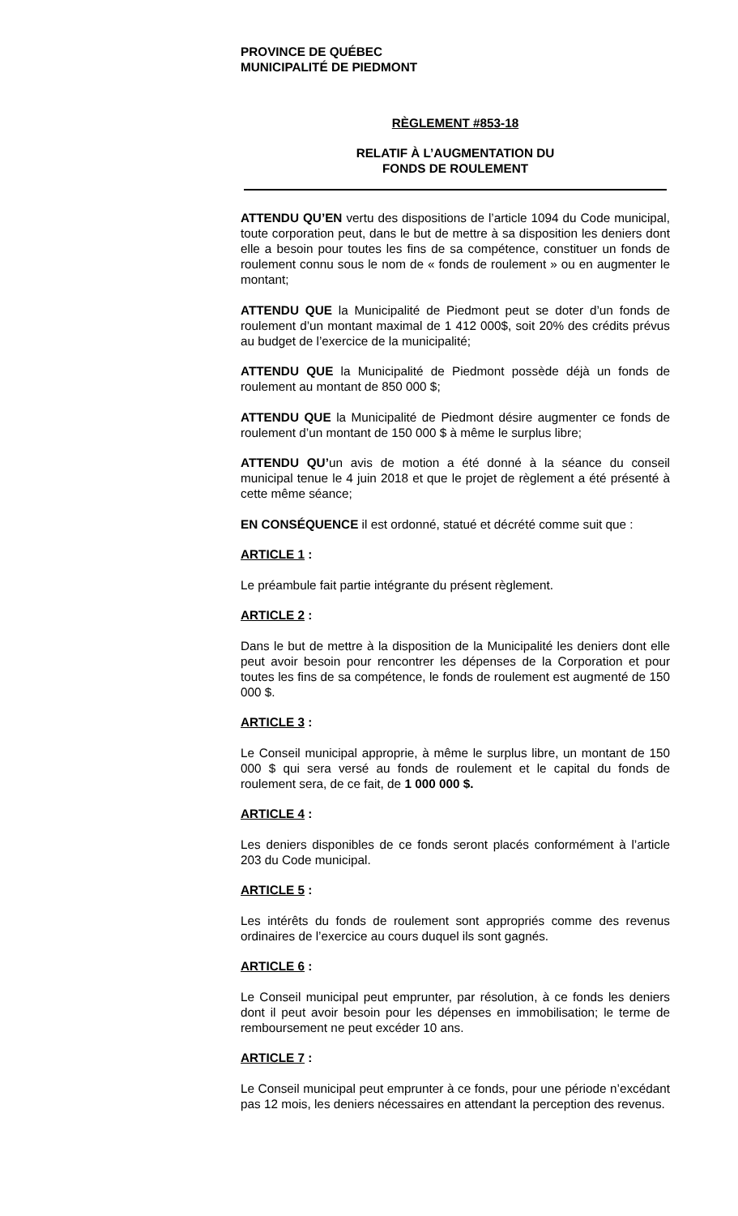PROVINCE DE QUÉBEC
MUNICIPALITÉ DE PIEDMONT
RÈGLEMENT #853-18
RELATIF À L’AUGMENTATION DU
FONDS DE ROULEMENT
ATTENDU QU’EN vertu des dispositions de l’article 1094 du Code municipal, toute corporation peut, dans le but de mettre à sa disposition les deniers dont elle a besoin pour toutes les fins de sa compétence, constituer un fonds de roulement connu sous le nom de « fonds de roulement » ou en augmenter le montant;
ATTENDU QUE la Municipalité de Piedmont peut se doter d’un fonds de roulement d’un montant maximal de 1 412 000$, soit 20% des crédits prévus au budget de l’exercice de la municipalité;
ATTENDU QUE la Municipalité de Piedmont possède déjà un fonds de roulement au montant de 850 000 $;
ATTENDU QUE la Municipalité de Piedmont désire augmenter ce fonds de roulement d’un montant de 150 000 $ à même le surplus libre;
ATTENDU QU’un avis de motion a été donné à la séance du conseil municipal tenue le 4 juin 2018 et que le projet de règlement a été présenté à cette même séance;
EN CONSÉQUENCE il est ordonné, statué et décrété comme suit que :
ARTICLE 1 :
Le préambule fait partie intégrante du présent règlement.
ARTICLE 2 :
Dans le but de mettre à la disposition de la Municipalité les deniers dont elle peut avoir besoin pour rencontrer les dépenses de la Corporation et pour toutes les fins de sa compétence, le fonds de roulement est augmenté de 150 000 $.
ARTICLE 3 :
Le Conseil municipal approprie, à même le surplus libre, un montant de 150 000 $ qui sera versé au fonds de roulement et le capital du fonds de roulement sera, de ce fait, de 1 000 000 $.
ARTICLE 4 :
Les deniers disponibles de ce fonds seront placés conformément à l’article 203 du Code municipal.
ARTICLE 5 :
Les intérêts du fonds de roulement sont appropriés comme des revenus ordinaires de l’exercice au cours duquel ils sont gagnés.
ARTICLE 6 :
Le Conseil municipal peut emprunter, par résolution, à ce fonds les deniers dont il peut avoir besoin pour les dépenses en immobilisation; le terme de remboursement ne peut excéder 10 ans.
ARTICLE 7 :
Le Conseil municipal peut emprunter à ce fonds, pour une période n’excédant pas 12 mois, les deniers nécessaires en attendant la perception des revenus.